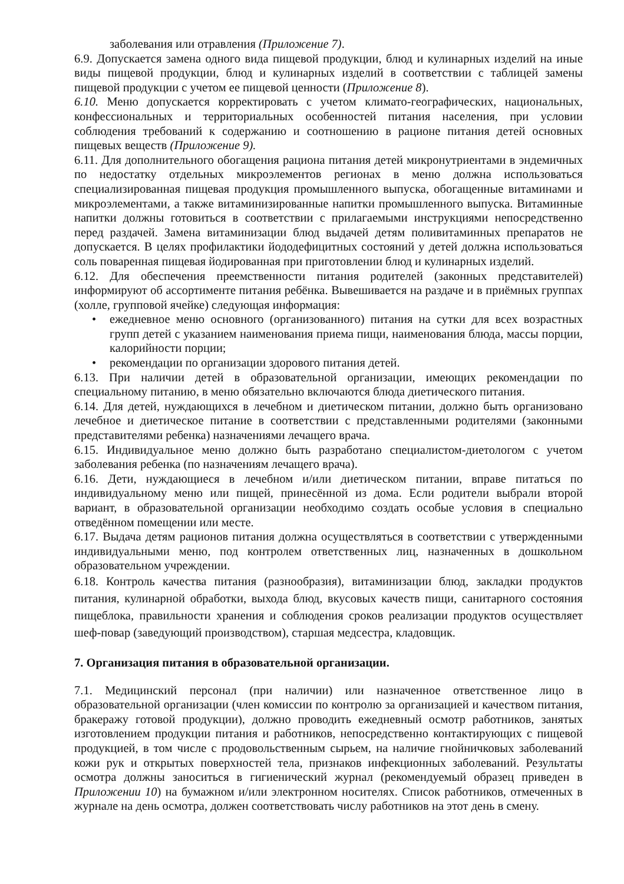заболевания или отравления (Приложение 7).
6.9. Допускается замена одного вида пищевой продукции, блюд и кулинарных изделий на иные виды пищевой продукции, блюд и кулинарных изделий в соответствии с таблицей замены пищевой продукции с учетом ее пищевой ценности (Приложение 8).
6.10. Меню допускается корректировать с учетом климато-географических, национальных, конфессиональных и территориальных особенностей питания населения, при условии соблюдения требований к содержанию и соотношению в рационе питания детей основных пищевых веществ (Приложение 9).
6.11. Для дополнительного обогащения рациона питания детей микронутриентами в эндемичных по недостатку отдельных микроэлементов регионах в меню должна использоваться специализированная пищевая продукция промышленного выпуска, обогащенные витаминами и микроэлементами, а также витаминизированные напитки промышленного выпуска. Витаминные напитки должны готовиться в соответствии с прилагаемыми инструкциями непосредственно перед раздачей. Замена витаминизации блюд выдачей детям поливитаминных препаратов не допускается. В целях профилактики йододефицитных состояний у детей должна использоваться соль поваренная пищевая йодированная при приготовлении блюд и кулинарных изделий.
6.12. Для обеспечения преемственности питания родителей (законных представителей) информируют об ассортименте питания ребёнка. Вывешивается на раздаче и в приёмных группах (холле, групповой ячейке) следующая информация:
• ежедневное меню основного (организованного) питания на сутки для всех возрастных групп детей с указанием наименования приема пищи, наименования блюда, массы порции, калорийности порции;
• рекомендации по организации здорового питания детей.
6.13. При наличии детей в образовательной организации, имеющих рекомендации по специальному питанию, в меню обязательно включаются блюда диетического питания.
6.14. Для детей, нуждающихся в лечебном и диетическом питании, должно быть организовано лечебное и диетическое питание в соответствии с представленными родителями (законными представителями ребенка) назначениями лечащего врача.
6.15. Индивидуальное меню должно быть разработано специалистом-диетологом с учетом заболевания ребенка (по назначениям лечащего врача).
6.16. Дети, нуждающиеся в лечебном и/или диетическом питании, вправе питаться по индивидуальному меню или пищей, принесённой из дома. Если родители выбрали второй вариант, в образовательной организации необходимо создать особые условия в специально отведённом помещении или месте.
6.17. Выдача детям рационов питания должна осуществляться в соответствии с утвержденными индивидуальными меню, под контролем ответственных лиц, назначенных в дошкольном образовательном учреждении.
6.18. Контроль качества питания (разнообразия), витаминизации блюд, закладки продуктов питания, кулинарной обработки, выхода блюд, вкусовых качеств пищи, санитарного состояния пищеблока, правильности хранения и соблюдения сроков реализации продуктов осуществляет шеф-повар (заведующий производством), старшая медсестра, кладовщик.
7. Организация питания в образовательной организации.
7.1. Медицинский персонал (при наличии) или назначенное ответственное лицо в образовательной организации (член комиссии по контролю за организацией и качеством питания, бракеражу готовой продукции), должно проводить ежедневный осмотр работников, занятых изготовлением продукции питания и работников, непосредственно контактирующих с пищевой продукцией, в том числе с продовольственным сырьем, на наличие гнойничковых заболеваний кожи рук и открытых поверхностей тела, признаков инфекционных заболеваний. Результаты осмотра должны заноситься в гигиенический журнал (рекомендуемый образец приведен в Приложении 10) на бумажном и/или электронном носителях. Список работников, отмеченных в журнале на день осмотра, должен соответствовать числу работников на этот день в смену.